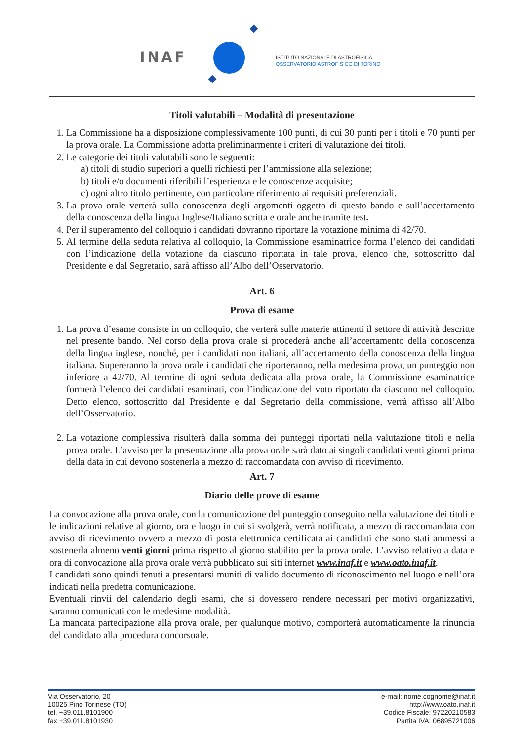INAF
ISTITUTO NAZIONALE DI ASTROFISICA
OSSERVATORIO ASTROFISICO DI TORINO
Titoli valutabili – Modalità di presentazione
1. La Commissione ha a disposizione complessivamente 100 punti, di cui 30 punti per i titoli e 70 punti per la prova orale. La Commissione adotta preliminarmente i criteri di valutazione dei titoli.
2. Le categorie dei titoli valutabili sono le seguenti:
a) titoli di studio superiori a quelli richiesti per l’ammissione alla selezione;
b) titoli e/o documenti riferibili l’esperienza e le conoscenze acquisite;
c) ogni altro titolo pertinente, con particolare riferimento ai requisiti preferenziali.
3. La prova orale verterà sulla conoscenza degli argomenti oggetto di questo bando e sull’accertamento della conoscenza della lingua Inglese/Italiano scritta e orale anche tramite test.
4. Per il superamento del colloquio i candidati dovranno riportare la votazione minima di 42/70.
5. Al termine della seduta relativa al colloquio, la Commissione esaminatrice forma l’elenco dei candidati con l’indicazione della votazione da ciascuno riportata in tale prova, elenco che, sottoscritto dal Presidente e dal Segretario, sarà affisso all’Albo dell’Osservatorio.
Art. 6
Prova di esame
1. La prova d’esame consiste in un colloquio, che verterà sulle materie attinenti il settore di attività descritte nel presente bando. Nel corso della prova orale si procederà anche all’accertamento della conoscenza della lingua inglese, nonché, per i candidati non italiani, all’accertamento della conoscenza della lingua italiana. Supereranno la prova orale i candidati che riporteranno, nella medesima prova, un punteggio non inferiore a 42/70. Al termine di ogni seduta dedicata alla prova orale, la Commissione esaminatrice formerà l’elenco dei candidati esaminati, con l’indicazione del voto riportato da ciascuno nel colloquio. Detto elenco, sottoscritto dal Presidente e dal Segretario della commissione, verrà affisso all’Albo dell’Osservatorio.
2. La votazione complessiva risulterà dalla somma dei punteggi riportati nella valutazione titoli e nella prova orale. L’avviso per la presentazione alla prova orale sarà dato ai singoli candidati venti giorni prima della data in cui devono sostenerla a mezzo di raccomandata con avviso di ricevimento.
Art. 7
Diario delle prove di esame
La convocazione alla prova orale, con la comunicazione del punteggio conseguito nella valutazione dei titoli e le indicazioni relative al giorno, ora e luogo in cui si svolgerà, verrà notificata, a mezzo di raccomandata con avviso di ricevimento ovvero a mezzo di posta elettronica certificata ai candidati che sono stati ammessi a sostenerla almeno venti giorni prima rispetto al giorno stabilito per la prova orale. L’avviso relativo a data e ora di convocazione alla prova orale verrà pubblicato sui siti internet www.inaf.it e www.oato.inaf.it.
I candidati sono quindi tenuti a presentarsi muniti di valido documento di riconoscimento nel luogo e nell’ora indicati nella predetta comunicazione.
Eventuali rinvii del calendario degli esami, che si dovessero rendere necessari per motivi organizzativi, saranno comunicati con le medesime modalità.
La mancata partecipazione alla prova orale, per qualunque motivo, comporterà automaticamente la rinuncia del candidato alla procedura concorsuale.
Via Osservatorio, 20
10025 Pino Torinese (TO)
tel. +39.011.8101900
fax +39.011.8101930
e-mail: nome.cognome@inaf.it
http://www.oato.inaf.it
Codice Fiscale: 97220210583
Partita IVA: 06895721006